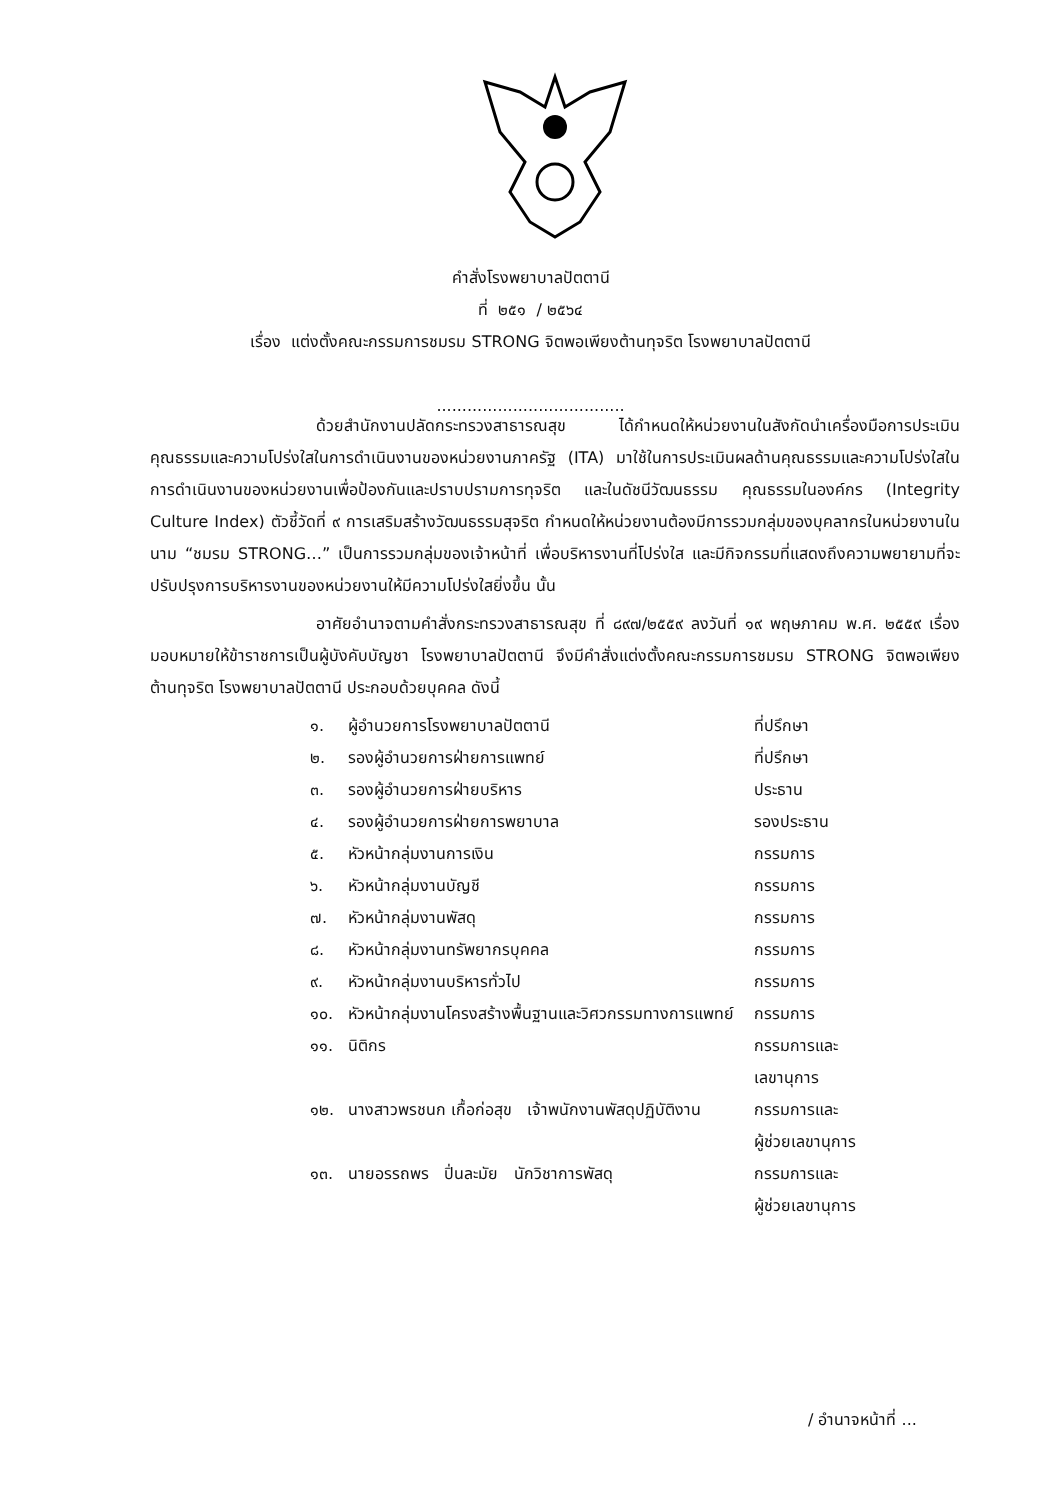คำสั่งโรงพยาบาลปัตตานี
ที่ ๒๕๑ / ๒๕๖๔
เรื่อง แต่งตั้งคณะกรรมการชมรม STRONG จิตพอเพียงต้านทุจริต โรงพยาบาลปัตตานี
.....................................
ด้วยสำนักงานปลัดกระทรวงสาธารณสุข ได้กำหนดให้หน่วยงานในสังกัดนำเครื่องมือการประเมินคุณธรรมและความโปร่งใสในการดำเนินงานของหน่วยงานภาครัฐ (ITA) มาใช้ในการประเมินผลด้านคุณธรรมและความโปร่งใสในการดำเนินงานของหน่วยงานเพื่อป้องกันและปราบปรามการทุจริต และในดัชนีวัฒนธรรม คุณธรรมในองค์กร (Integrity Culture Index) ตัวชี้วัดที่ ๙ การเสริมสร้างวัฒนธรรมสุจริต กำหนดให้หน่วยงานต้องมีการรวมกลุ่มของบุคลากรในหน่วยงานในนาม “ชมรม STRONG…” เป็นการรวมกลุ่มของเจ้าหน้าที่ เพื่อบริหารงานที่โปร่งใส และมีกิจกรรมที่แสดงถึงความพยายามที่จะปรับปรุงการบริหารงานของหน่วยงานให้มีความโปร่งใสยิ่งขึ้น นั้น
อาศัยอำนาจตามคำสั่งกระทรวงสาธารณสุข ที่ ๘๙๗/๒๕๕๙ ลงวันที่ ๑๙ พฤษภาคม พ.ศ. ๒๕๕๙ เรื่องมอบหมายให้ข้าราชการเป็นผู้บังคับบัญชา โรงพยาบาลปัตตานี จึงมีคำสั่งแต่งตั้งคณะกรรมการชมรม STRONG จิตพอเพียง ต้านทุจริต โรงพยาบาลปัตตานี ประกอบด้วยบุคคล ดังนี้
| ๑. | ผู้อำนวยการโรงพยาบาลปัตตานี | ที่ปรึกษา |
| ๒. | รองผู้อำนวยการฝ่ายการแพทย์ | ที่ปรึกษา |
| ๓. | รองผู้อำนวยการฝ่ายบริหาร | ประธาน |
| ๔. | รองผู้อำนวยการฝ่ายการพยาบาล | รองประธาน |
| ๕. | หัวหน้ากลุ่มงานการเงิน | กรรมการ |
| ๖. | หัวหน้ากลุ่มงานบัญชี | กรรมการ |
| ๗. | หัวหน้ากลุ่มงานพัสดุ | กรรมการ |
| ๘. | หัวหน้ากลุ่มงานทรัพยากรบุคคล | กรรมการ |
| ๙. | หัวหน้ากลุ่มงานบริหารทั่วไป | กรรมการ |
| ๑๐. | หัวหน้ากลุ่มงานโครงสร้างพื้นฐานและวิศวกรรมทางการแพทย์ | กรรมการ |
| ๑๑. | นิติกร | กรรมการและ เลขานุการ |
| ๑๒. | นางสาวพรชนก เกื้อก่อสุข เจ้าพนักงานพัสดุปฏิบัติงาน | กรรมการและ ผู้ช่วยเลขานุการ |
| ๑๓. | นายอรรถพร ปิ่นละมัย นักวิชาการพัสดุ | กรรมการและ ผู้ช่วยเลขานุการ |
/ อำนาจหน้าที่ ...